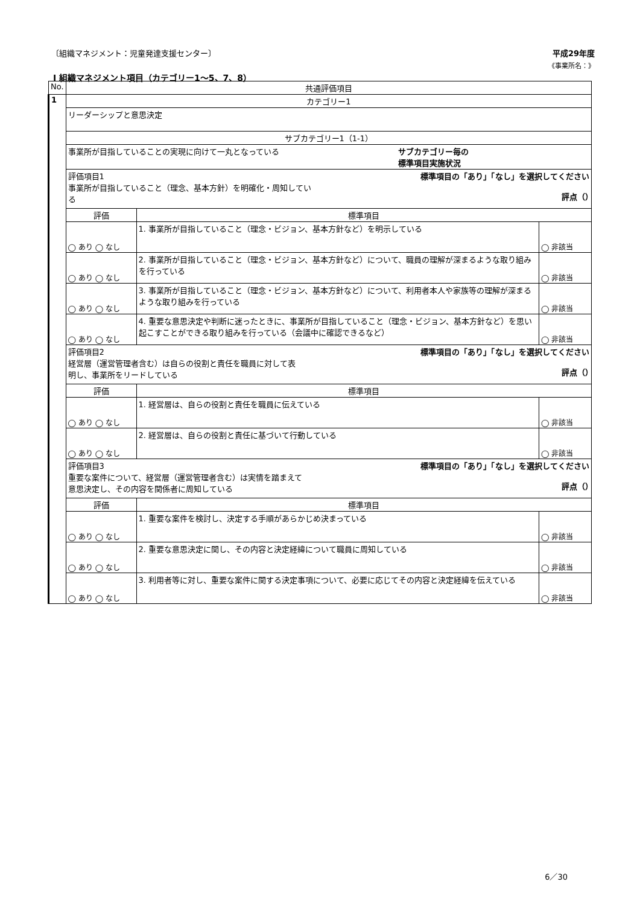〔組織マネジメント：児童発達支援センター〕 平成29年度
《事業所名：》
Ⅰ 組織マネジメント項目（カテゴリー1～5、7、8）
| No. | 共通評価項目 | | |
| --- | --- | --- | --- |
| 1 | カテゴリー1 | | |
| | リーダーシップと意思決定 | | |
| | サブカテゴリー1（1-1） | | |
| | 事業所が目指していることの実現に向けて一丸となっている サブカテゴリー毎の 標準項目実施状況 | | |
| | 評価項目1 事業所が目指していること（理念、基本方針）を明確化・周知してい る 標準項目の「あり」「なし」を選択してください 評点（） | | |
| | 評価 | 標準項目 | |
| | ◯ あり ◯ なし | 1. 事業所が目指していること（理念・ビジョン、基本方針など）を明示している | ◯ 非該当 |
| | ◯ あり ◯ なし | 2. 事業所が目指していること（理念・ビジョン、基本方針など）について、職員の理解が深まるような取り組みを行っている | ◯ 非該当 |
| | ◯ あり ◯ なし | 3. 事業所が目指していること（理念・ビジョン、基本方針など）について、利用者本人や家族等の理解が深まるような取り組みを行っている | ◯ 非該当 |
| | ◯ あり ◯ なし | 4. 重要な意思決定や判断に迷ったときに、事業所が目指していること（理念・ビジョン、基本方針など）を思い起こすことができる取り組みを行っている（会議中に確認できるなど） | ◯ 非該当 |
| | 評価項目2 経営層（運営管理者含む）は自らの役割と責任を職員に対して表 明し、事業所をリードしている 標準項目の「あり」「なし」を選択してください 評点（） | | |
| | 評価 | 標準項目 | |
| | ◯ あり ◯ なし | 1. 経営層は、自らの役割と責任を職員に伝えている | ◯ 非該当 |
| | ◯ あり ◯ なし | 2. 経営層は、自らの役割と責任に基づいて行動している | ◯ 非該当 |
| | 評価項目3 重要な案件について、経営層（運営管理者含む）は実情を踏まえて 意思決定し、その内容を関係者に周知している 標準項目の「あり」「なし」を選択してください 評点（） | | |
| | 評価 | 標準項目 | |
| | ◯ あり ◯ なし | 1. 重要な案件を検討し、決定する手順があらかじめ決まっている | ◯ 非該当 |
| | ◯ あり ◯ なし | 2. 重要な意思決定に関し、その内容と決定経緯について職員に周知している | ◯ 非該当 |
| | ◯ あり ◯ なし | 3. 利用者等に対し、重要な案件に関する決定事項について、必要に応じてその内容と決定経緯を伝えている | ◯ 非該当 |
6／30